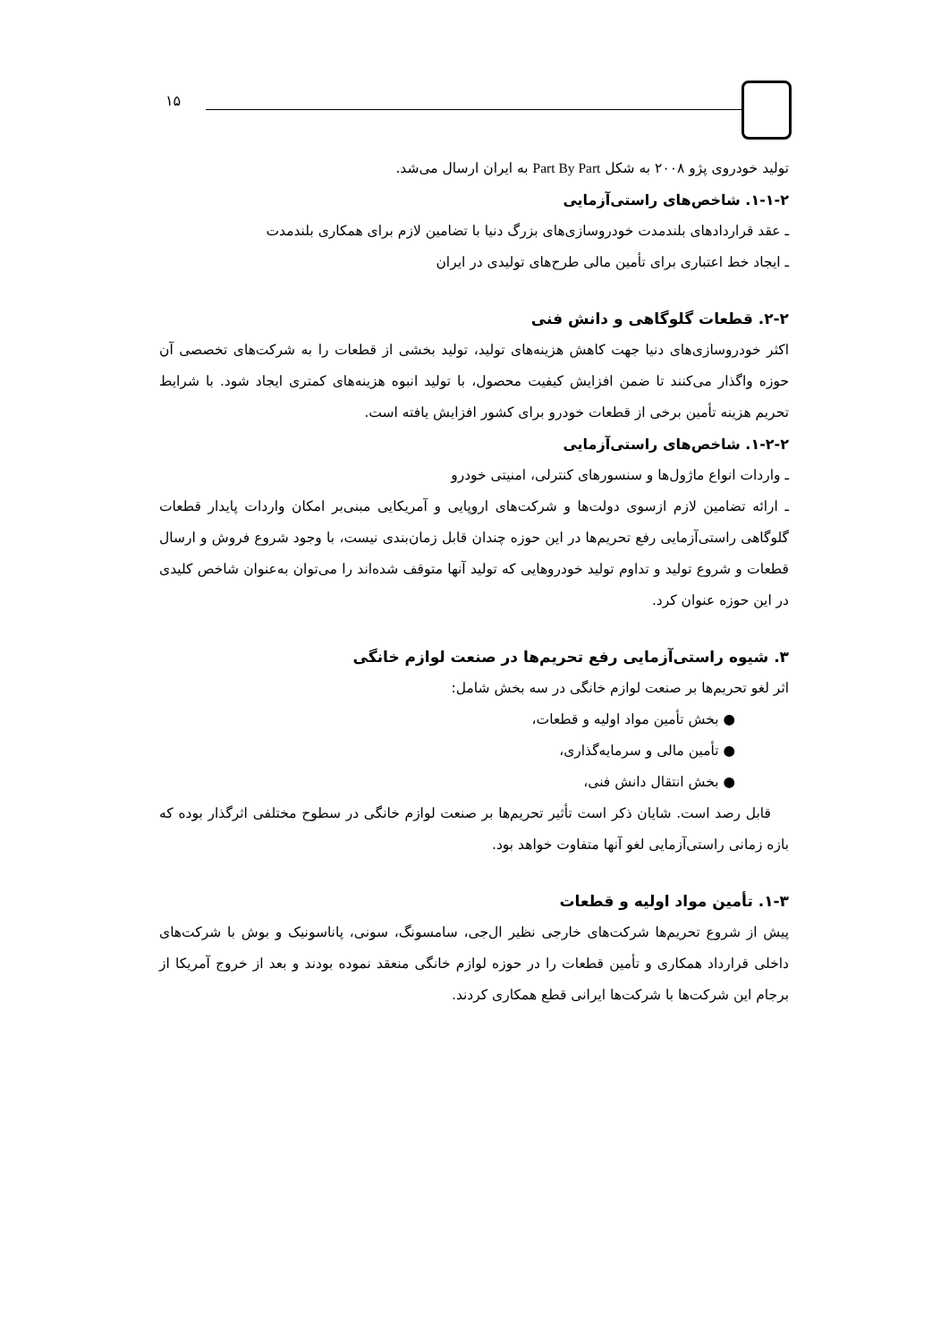۱۵
تولید خودروی پژو ۲۰۰۸ به شکل Part By Part به ایران ارسال می‌شد.
۱-۱-۲. شاخص‌های راستی‌آزمایی
ـ عقد قراردادهای بلندمدت خودروسازی‌های بزرگ دنیا با تضامین لازم برای همکاری بلندمدت
ـ ایجاد خط اعتباری برای تأمین مالی طرح‌های تولیدی در ایران
۲-۲. قطعات گلوگاهی و دانش فنی
اکثر خودروسازی‌های دنیا جهت کاهش هزینه‌های تولید، تولید بخشی از قطعات را به شرکت‌های تخصصی آن حوزه واگذار می‌کنند تا ضمن افزایش کیفیت محصول، با تولید انبوه هزینه‌های کمتری ایجاد شود. با شرایط تحریم هزینه تأمین برخی از قطعات خودرو برای کشور افزایش یافته است.
۱-۲-۲. شاخص‌های راستی‌آزمایی
ـ واردات انواع ماژول‌ها و سنسورهای کنترلی، امنیتی خودرو
ـ ارائه تضامین لازم ازسوی دولت‌ها و شرکت‌های اروپایی و آمریکایی مبنی‌بر امکان واردات پایدار قطعات گلوگاهی راستی‌آزمایی رفع تحریم‌ها در این حوزه چندان قابل زمان‌بندی نیست، با وجود شروع فروش و ارسال قطعات و شروع تولید و تداوم تولید خودروهایی که تولید آنها متوقف شده‌اند را می‌توان به‌عنوان شاخص کلیدی در این حوزه عنوان کرد.
۳. شیوه راستی‌آزمایی رفع تحریم‌ها در صنعت لوازم خانگی
اثر لغو تحریم‌ها بر صنعت لوازم خانگی در سه بخش شامل:
● بخش تأمین مواد اولیه و قطعات،
● تأمین مالی و سرمایه‌گذاری،
● بخش انتقال دانش فنی،
قابل رصد است. شایان ذکر است تأثیر تحریم‌ها بر صنعت لوازم خانگی در سطوح مختلفی اثرگذار بوده که بازه زمانی راستی‌آزمایی لغو آنها متفاوت خواهد بود.
۱-۳. تأمین مواد اولیه و قطعات
پیش از شروع تحریم‌ها شرکت‌های خارجی نظیر ال‌جی، سامسونگ، سونی، پاناسونیک و بوش با شرکت‌های داخلی قرارداد همکاری و تأمین قطعات را در حوزه لوازم خانگی منعقد نموده بودند و بعد از خروج آمریکا از برجام این شرکت‌ها با شرکت‌ها ایرانی قطع همکاری کردند.